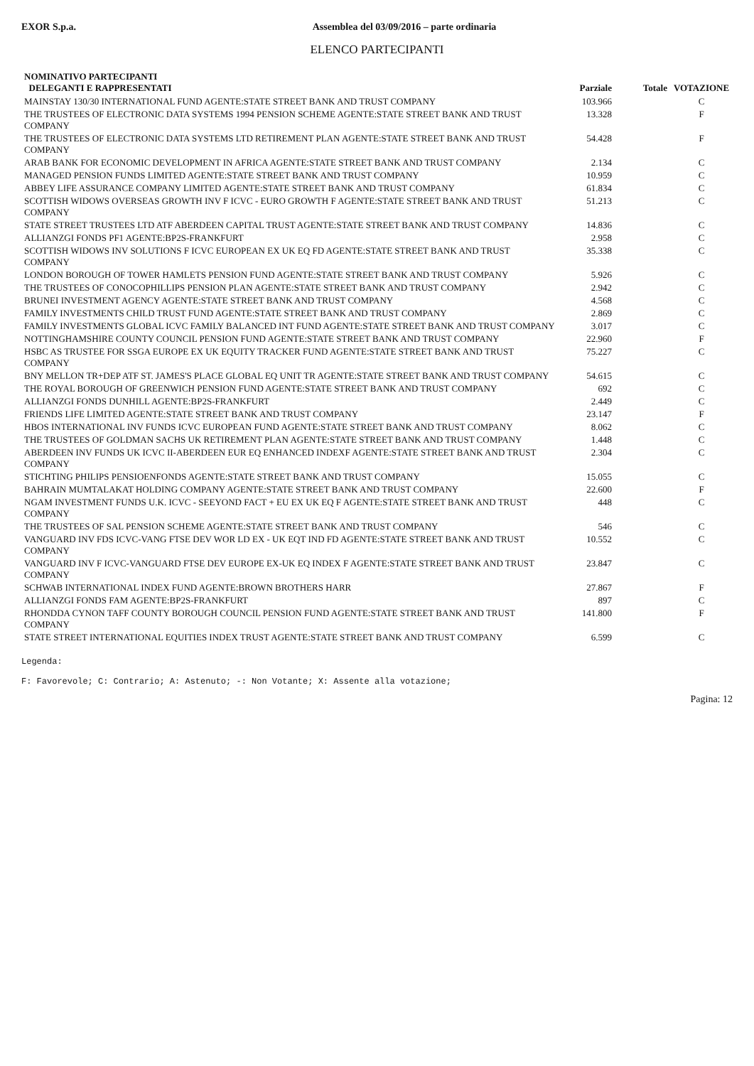EXOR S.p.a. Assemblea del 03/09/2016 – parte ordinaria
ELENCO PARTECIPANTI
| NOMINATIVO PARTECIPANTI DELEGANTI E RAPPRESENTATI | Parziale | Totale | VOTAZIONE |
| --- | --- | --- | --- |
| MAINSTAY 130/30 INTERNATIONAL FUND AGENTE:STATE STREET BANK AND TRUST COMPANY | 103.966 | | C |
| THE TRUSTEES OF ELECTRONIC DATA SYSTEMS 1994 PENSION SCHEME AGENTE:STATE STREET BANK AND TRUST COMPANY | 13.328 | | F |
| THE TRUSTEES OF ELECTRONIC DATA SYSTEMS LTD RETIREMENT PLAN AGENTE:STATE STREET BANK AND TRUST COMPANY | 54.428 | | F |
| ARAB BANK FOR ECONOMIC DEVELOPMENT IN AFRICA AGENTE:STATE STREET BANK AND TRUST COMPANY | 2.134 | | C |
| MANAGED PENSION FUNDS LIMITED AGENTE:STATE STREET BANK AND TRUST COMPANY | 10.959 | | C |
| ABBEY LIFE ASSURANCE COMPANY LIMITED AGENTE:STATE STREET BANK AND TRUST COMPANY | 61.834 | | C |
| SCOTTISH WIDOWS OVERSEAS GROWTH INV F ICVC - EURO GROWTH F AGENTE:STATE STREET BANK AND TRUST COMPANY | 51.213 | | C |
| STATE STREET TRUSTEES LTD ATF ABERDEEN CAPITAL TRUST AGENTE:STATE STREET BANK AND TRUST COMPANY | 14.836 | | C |
| ALLIANZGI FONDS PF1 AGENTE:BP2S-FRANKFURT | 2.958 | | C |
| SCOTTISH WIDOWS INV SOLUTIONS F ICVC EUROPEAN EX UK EQ FD AGENTE:STATE STREET BANK AND TRUST COMPANY | 35.338 | | C |
| LONDON BOROUGH OF TOWER HAMLETS PENSION FUND AGENTE:STATE STREET BANK AND TRUST COMPANY | 5.926 | | C |
| THE TRUSTEES OF CONOCOPHILLIPS PENSION PLAN AGENTE:STATE STREET BANK AND TRUST COMPANY | 2.942 | | C |
| BRUNEI INVESTMENT AGENCY AGENTE:STATE STREET BANK AND TRUST COMPANY | 4.568 | | C |
| FAMILY INVESTMENTS CHILD TRUST FUND AGENTE:STATE STREET BANK AND TRUST COMPANY | 2.869 | | C |
| FAMILY INVESTMENTS GLOBAL ICVC FAMILY BALANCED INT FUND AGENTE:STATE STREET BANK AND TRUST COMPANY | 3.017 | | C |
| NOTTINGHAMSHIRE COUNTY COUNCIL PENSION FUND AGENTE:STATE STREET BANK AND TRUST COMPANY | 22.960 | | F |
| HSBC AS TRUSTEE FOR SSGA EUROPE EX UK EQUITY TRACKER FUND AGENTE:STATE STREET BANK AND TRUST COMPANY | 75.227 | | C |
| BNY MELLON TR+DEP ATF ST. JAMES'S PLACE GLOBAL EQ UNIT TR AGENTE:STATE STREET BANK AND TRUST COMPANY | 54.615 | | C |
| THE ROYAL BOROUGH OF GREENWICH PENSION FUND AGENTE:STATE STREET BANK AND TRUST COMPANY | 692 | | C |
| ALLIANZGI FONDS DUNHILL AGENTE:BP2S-FRANKFURT | 2.449 | | C |
| FRIENDS LIFE LIMITED AGENTE:STATE STREET BANK AND TRUST COMPANY | 23.147 | | F |
| HBOS INTERNATIONAL INV FUNDS ICVC EUROPEAN FUND AGENTE:STATE STREET BANK AND TRUST COMPANY | 8.062 | | C |
| THE TRUSTEES OF GOLDMAN SACHS UK RETIREMENT PLAN AGENTE:STATE STREET BANK AND TRUST COMPANY | 1.448 | | C |
| ABERDEEN INV FUNDS UK ICVC II-ABERDEEN EUR EQ ENHANCED INDEXF AGENTE:STATE STREET BANK AND TRUST COMPANY | 2.304 | | C |
| STICHTING PHILIPS PENSIOENFONDS AGENTE:STATE STREET BANK AND TRUST COMPANY | 15.055 | | C |
| BAHRAIN MUMTALAKAT HOLDING COMPANY AGENTE:STATE STREET BANK AND TRUST COMPANY | 22.600 | | F |
| NGAM INVESTMENT FUNDS U.K. ICVC - SEEYOND FACT + EU EX UK EQ F AGENTE:STATE STREET BANK AND TRUST COMPANY | 448 | | C |
| THE TRUSTEES OF SAL PENSION SCHEME AGENTE:STATE STREET BANK AND TRUST COMPANY | 546 | | C |
| VANGUARD INV FDS ICVC-VANG FTSE DEV WOR LD EX - UK EQT IND FD AGENTE:STATE STREET BANK AND TRUST COMPANY | 10.552 | | C |
| VANGUARD INV F ICVC-VANGUARD FTSE DEV EUROPE EX-UK EQ INDEX F AGENTE:STATE STREET BANK AND TRUST COMPANY | 23.847 | | C |
| SCHWAB INTERNATIONAL INDEX FUND AGENTE:BROWN BROTHERS HARR | 27.867 | | F |
| ALLIANZGI FONDS FAM AGENTE:BP2S-FRANKFURT | 897 | | C |
| RHONDDA CYNON TAFF COUNTY BOROUGH COUNCIL PENSION FUND AGENTE:STATE STREET BANK AND TRUST COMPANY | 141.800 | | F |
| STATE STREET INTERNATIONAL EQUITIES INDEX TRUST AGENTE:STATE STREET BANK AND TRUST COMPANY | 6.599 | | C |
Legenda:
F: Favorevole; C: Contrario; A: Astenuto; -: Non Votante; X: Assente alla votazione;
Pagina: 12